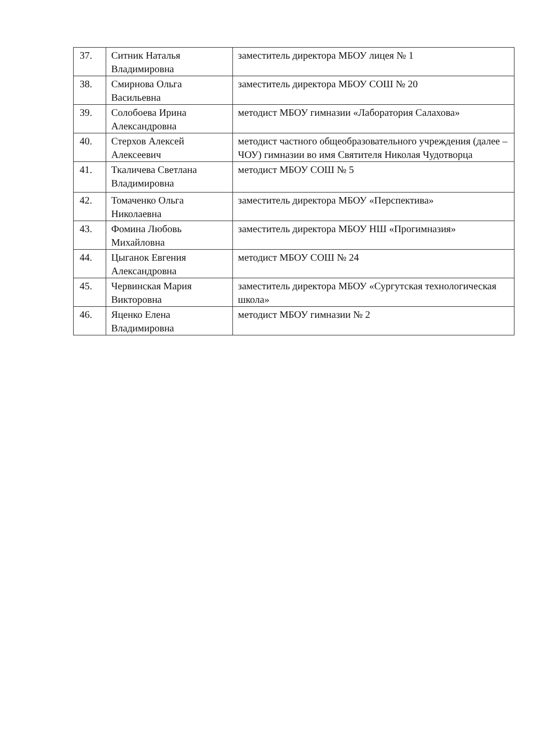| 37. | Ситник Наталья Владимировна | заместитель директора МБОУ лицея № 1 |
| 38. | Смирнова Ольга Васильевна | заместитель директора МБОУ СОШ № 20 |
| 39. | Солобоева Ирина Александровна | методист МБОУ гимназии «Лаборатория Салахова» |
| 40. | Стерхов Алексей Алексеевич | методист частного общеобразовательного учреждения (далее – ЧОУ) гимназии во имя Святителя Николая Чудотворца |
| 41. | Ткаличева Светлана Владимировна | методист МБОУ СОШ № 5 |
| 42. | Томаченко Ольга Николаевна | заместитель директора МБОУ «Перспектива» |
| 43. | Фомина Любовь Михайловна | заместитель директора МБОУ НШ «Прогимназия» |
| 44. | Цыганок Евгения Александровна | методист МБОУ СОШ № 24 |
| 45. | Червинская Мария Викторовна | заместитель директора МБОУ «Сургутская технологическая школа» |
| 46. | Яценко Елена Владимировна | методист МБОУ гимназии № 2 |